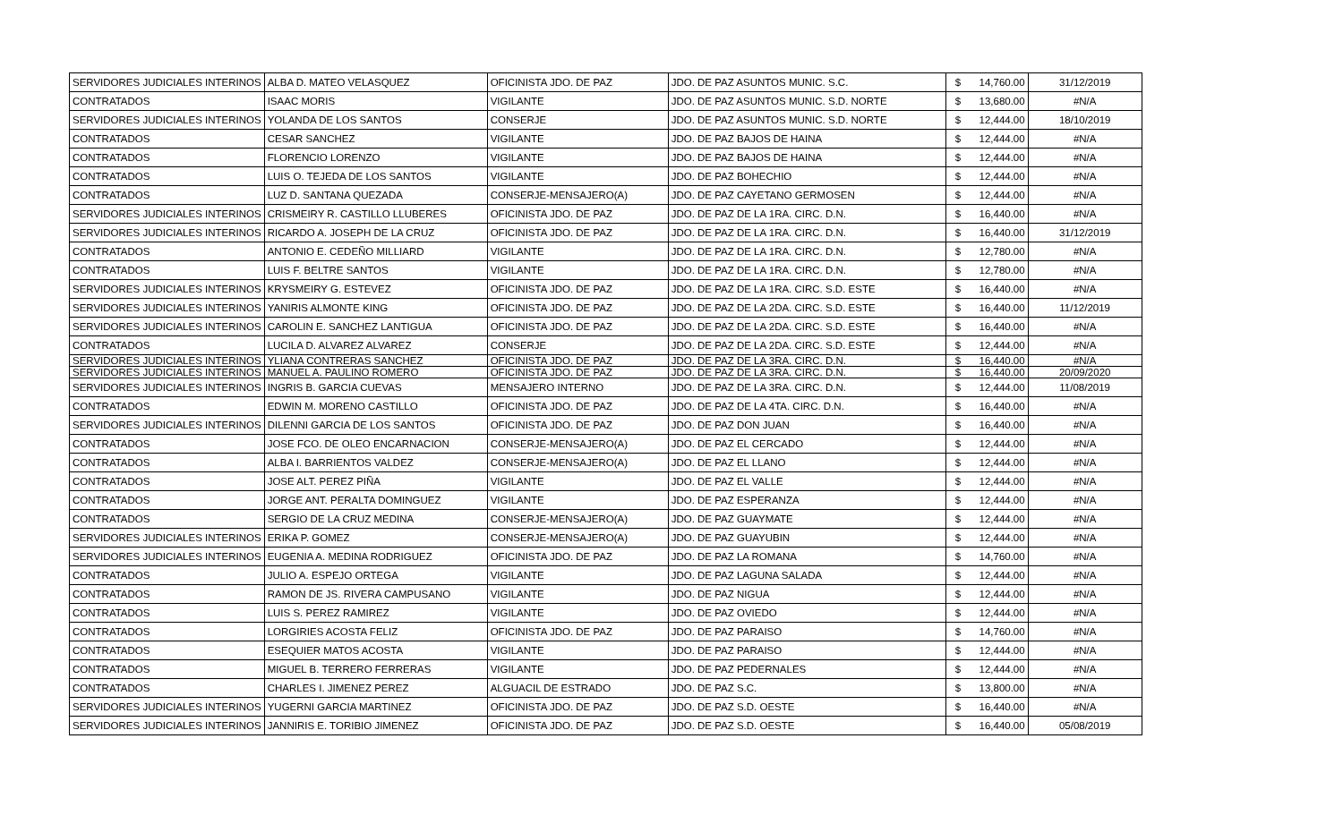| SERVIDORES JUDICIALES INTERINOS | ALBA D. MATEO VELASQUEZ | OFICINISTA JDO. DE PAZ | JDO. DE PAZ ASUNTOS MUNIC. S.C. | $ | 14,760.00 | 31/12/2019 |
| CONTRATADOS | ISAAC MORIS | VIGILANTE | JDO. DE PAZ ASUNTOS MUNIC. S.D. NORTE | $ | 13,680.00 | #N/A |
| SERVIDORES JUDICIALES INTERINOS | YOLANDA DE LOS SANTOS | CONSERJE | JDO. DE PAZ ASUNTOS MUNIC. S.D. NORTE | $ | 12,444.00 | 18/10/2019 |
| CONTRATADOS | CESAR SANCHEZ | VIGILANTE | JDO. DE PAZ BAJOS DE HAINA | $ | 12,444.00 | #N/A |
| CONTRATADOS | FLORENCIO LORENZO | VIGILANTE | JDO. DE PAZ BAJOS DE HAINA | $ | 12,444.00 | #N/A |
| CONTRATADOS | LUIS O. TEJEDA DE LOS SANTOS | VIGILANTE | JDO. DE PAZ BOHECHIO | $ | 12,444.00 | #N/A |
| CONTRATADOS | LUZ D. SANTANA QUEZADA | CONSERJE-MENSAJERO(A) | JDO. DE PAZ CAYETANO GERMOSEN | $ | 12,444.00 | #N/A |
| SERVIDORES JUDICIALES INTERINOS | CRISMEIRY R. CASTILLO LLUBERES | OFICINISTA JDO. DE PAZ | JDO. DE PAZ DE LA 1RA. CIRC. D.N. | $ | 16,440.00 | #N/A |
| SERVIDORES JUDICIALES INTERINOS | RICARDO A. JOSEPH DE LA CRUZ | OFICINISTA JDO. DE PAZ | JDO. DE PAZ DE LA 1RA. CIRC. D.N. | $ | 16,440.00 | 31/12/2019 |
| CONTRATADOS | ANTONIO E. CEDEÑO MILLIARD | VIGILANTE | JDO. DE PAZ DE LA 1RA. CIRC. D.N. | $ | 12,780.00 | #N/A |
| CONTRATADOS | LUIS F. BELTRE SANTOS | VIGILANTE | JDO. DE PAZ DE LA 1RA. CIRC. D.N. | $ | 12,780.00 | #N/A |
| SERVIDORES JUDICIALES INTERINOS | KRYSMEIRY G. ESTEVEZ | OFICINISTA JDO. DE PAZ | JDO. DE PAZ DE LA 1RA. CIRC. S.D. ESTE | $ | 16,440.00 | #N/A |
| SERVIDORES JUDICIALES INTERINOS | YANIRIS ALMONTE KING | OFICINISTA JDO. DE PAZ | JDO. DE PAZ DE LA 2DA. CIRC. S.D. ESTE | $ | 16,440.00 | 11/12/2019 |
| SERVIDORES JUDICIALES INTERINOS | CAROLIN E. SANCHEZ LANTIGUA | OFICINISTA JDO. DE PAZ | JDO. DE PAZ DE LA 2DA. CIRC. S.D. ESTE | $ | 16,440.00 | #N/A |
| CONTRATADOS | LUCILA D. ALVAREZ ALVAREZ | CONSERJE | JDO. DE PAZ DE LA 2DA. CIRC. S.D. ESTE | $ | 12,444.00 | #N/A |
| SERVIDORES JUDICIALES INTERINOS | YLIANA CONTRERAS SANCHEZ | OFICINISTA JDO. DE PAZ | JDO. DE PAZ DE LA 3RA. CIRC. D.N. | $ | 16,440.00 | #N/A |
| SERVIDORES JUDICIALES INTERINOS | MANUEL A. PAULINO ROMERO | OFICINISTA JDO. DE PAZ | JDO. DE PAZ DE LA 3RA. CIRC. D.N. | $ | 16,440.00 | 20/09/2020 |
| SERVIDORES JUDICIALES INTERINOS | INGRIS B. GARCIA CUEVAS | MENSAJERO INTERNO | JDO. DE PAZ DE LA 3RA. CIRC. D.N. | $ | 12,444.00 | 11/08/2019 |
| CONTRATADOS | EDWIN M. MORENO CASTILLO | OFICINISTA JDO. DE PAZ | JDO. DE PAZ DE LA 4TA. CIRC. D.N. | $ | 16,440.00 | #N/A |
| SERVIDORES JUDICIALES INTERINOS | DILENNI GARCIA DE LOS SANTOS | OFICINISTA JDO. DE PAZ | JDO. DE PAZ DON JUAN | $ | 16,440.00 | #N/A |
| CONTRATADOS | JOSE FCO. DE OLEO ENCARNACION | CONSERJE-MENSAJERO(A) | JDO. DE PAZ EL CERCADO | $ | 12,444.00 | #N/A |
| CONTRATADOS | ALBA I. BARRIENTOS VALDEZ | CONSERJE-MENSAJERO(A) | JDO. DE PAZ EL LLANO | $ | 12,444.00 | #N/A |
| CONTRATADOS | JOSE ALT. PEREZ PIÑA | VIGILANTE | JDO. DE PAZ EL VALLE | $ | 12,444.00 | #N/A |
| CONTRATADOS | JORGE ANT. PERALTA DOMINGUEZ | VIGILANTE | JDO. DE PAZ ESPERANZA | $ | 12,444.00 | #N/A |
| CONTRATADOS | SERGIO DE LA CRUZ MEDINA | CONSERJE-MENSAJERO(A) | JDO. DE PAZ GUAYMATE | $ | 12,444.00 | #N/A |
| SERVIDORES JUDICIALES INTERINOS | ERIKA P. GOMEZ | CONSERJE-MENSAJERO(A) | JDO. DE PAZ GUAYUBIN | $ | 12,444.00 | #N/A |
| SERVIDORES JUDICIALES INTERINOS | EUGENIA A. MEDINA RODRIGUEZ | OFICINISTA JDO. DE PAZ | JDO. DE PAZ LA ROMANA | $ | 14,760.00 | #N/A |
| CONTRATADOS | JULIO A. ESPEJO ORTEGA | VIGILANTE | JDO. DE PAZ LAGUNA SALADA | $ | 12,444.00 | #N/A |
| CONTRATADOS | RAMON DE JS. RIVERA CAMPUSANO | VIGILANTE | JDO. DE PAZ NIGUA | $ | 12,444.00 | #N/A |
| CONTRATADOS | LUIS S. PEREZ RAMIREZ | VIGILANTE | JDO. DE PAZ OVIEDO | $ | 12,444.00 | #N/A |
| CONTRATADOS | LORGIRIES ACOSTA FELIZ | OFICINISTA JDO. DE PAZ | JDO. DE PAZ PARAISO | $ | 14,760.00 | #N/A |
| CONTRATADOS | ESEQUIER MATOS ACOSTA | VIGILANTE | JDO. DE PAZ PARAISO | $ | 12,444.00 | #N/A |
| CONTRATADOS | MIGUEL B. TERRERO FERRERAS | VIGILANTE | JDO. DE PAZ PEDERNALES | $ | 12,444.00 | #N/A |
| CONTRATADOS | CHARLES I. JIMENEZ PEREZ | ALGUACIL DE ESTRADO | JDO. DE PAZ S.C. | $ | 13,800.00 | #N/A |
| SERVIDORES JUDICIALES INTERINOS | YUGERNI GARCIA MARTINEZ | OFICINISTA JDO. DE PAZ | JDO. DE PAZ S.D. OESTE | $ | 16,440.00 | #N/A |
| SERVIDORES JUDICIALES INTERINOS | JANNIRIS E. TORIBIO JIMENEZ | OFICINISTA JDO. DE PAZ | JDO. DE PAZ S.D. OESTE | $ | 16,440.00 | 05/08/2019 |